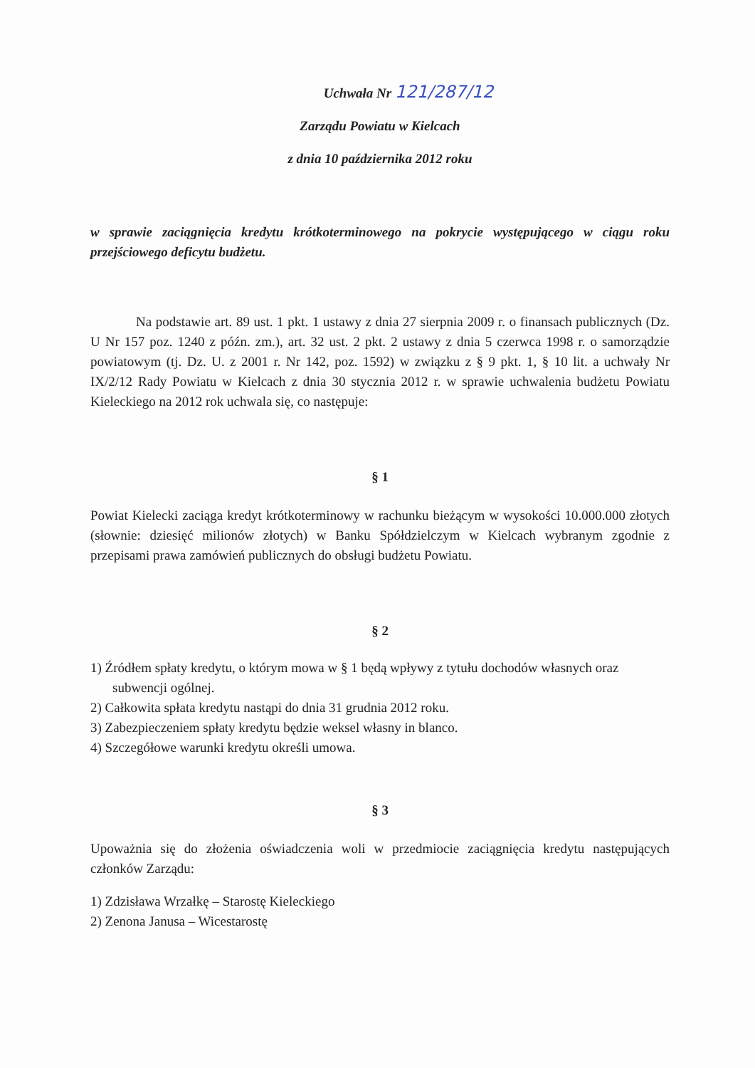Uchwała Nr 121/287/12
Zarządu Powiatu w Kielcach
z dnia 10 października 2012 roku
w sprawie zaciągnięcia kredytu krótkoterminowego na pokrycie występującego w ciągu roku przejściowego deficytu budżetu.
Na podstawie art. 89 ust. 1 pkt. 1 ustawy z dnia 27 sierpnia 2009 r. o finansach publicznych (Dz. U Nr 157 poz. 1240 z późn. zm.), art. 32 ust. 2 pkt. 2 ustawy z dnia 5 czerwca 1998 r. o samorządzie powiatowym (tj. Dz. U. z 2001 r. Nr 142, poz. 1592) w związku z § 9 pkt. 1, § 10 lit. a uchwały Nr IX/2/12 Rady Powiatu w Kielcach z dnia 30 stycznia 2012 r. w sprawie uchwalenia budżetu Powiatu Kieleckiego na 2012 rok uchwala się, co następuje:
§ 1
Powiat Kielecki zaciąga kredyt krótkoterminowy w rachunku bieżącym w wysokości 10.000.000 złotych (słownie: dziesięć milionów złotych) w Banku Spółdzielczym w Kielcach wybranym zgodnie z przepisami prawa zamówień publicznych do obsługi budżetu Powiatu.
§ 2
1) Źródłem spłaty kredytu, o którym mowa w § 1 będą wpływy z tytułu dochodów własnych oraz subwencji ogólnej.
2) Całkowita spłata kredytu nastąpi do dnia 31 grudnia 2012 roku.
3) Zabezpieczeniem spłaty kredytu będzie weksel własny in blanco.
4) Szczegółowe warunki kredytu określi umowa.
§ 3
Upoważnia się do złożenia oświadczenia woli w przedmiocie zaciągnięcia kredytu następujących członków Zarządu:
1) Zdzisława Wrzałkę – Starostę Kieleckiego
2) Zenona Janusa – Wicestarostę